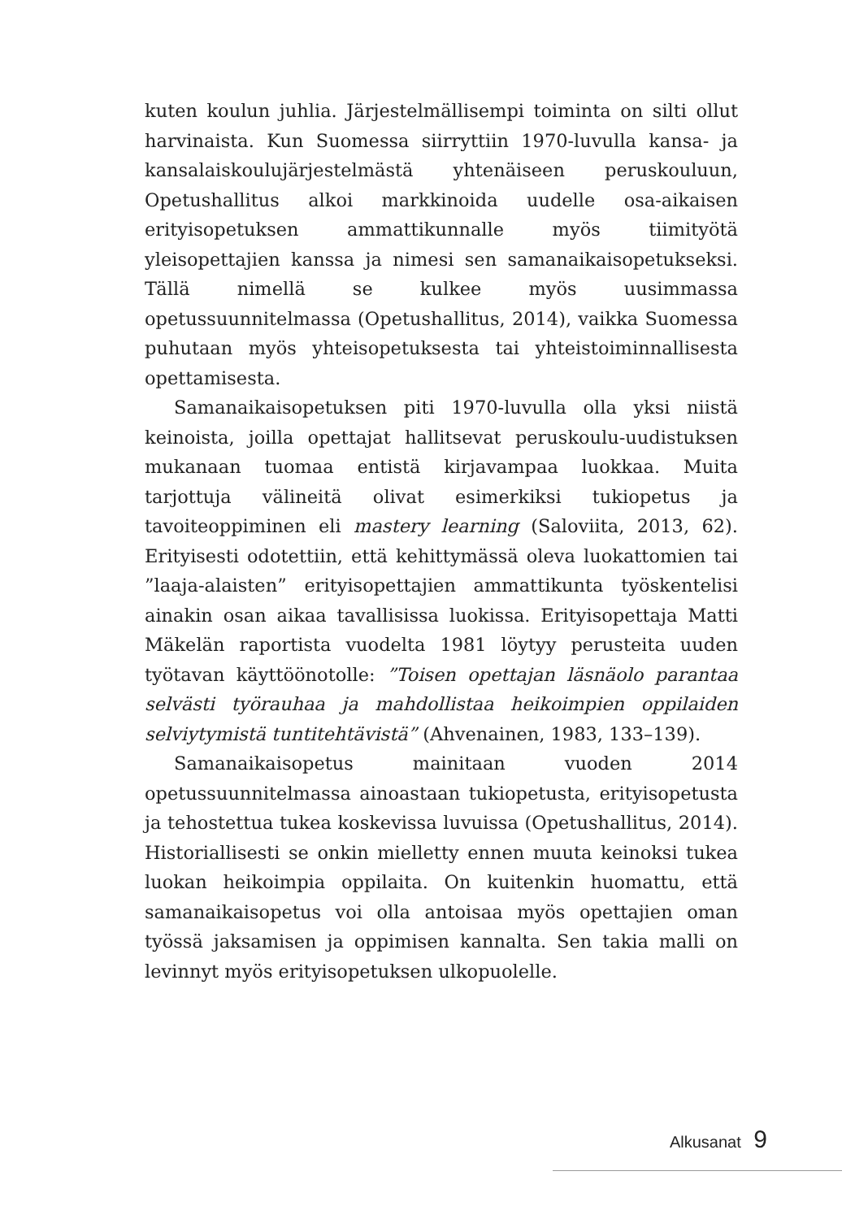kuten koulun juhlia. Järjestelmällisempi toiminta on silti ollut harvinaista. Kun Suomessa siirryttiin 1970-luvulla kansa- ja kansalaiskoulujärjestelmästä yhtenäiseen peruskouluun, Opetushallitus alkoi markkinoida uudelle osa-aikaisen erityisopetuksen ammattikunnalle myös tiimityötä yleisopettajien kanssa ja nimesi sen samanaikaisopetukseksi. Tällä nimellä se kulkee myös uusimmassa opetussuunnitelmassa (Opetushallitus, 2014), vaikka Suomessa puhutaan myös yhteisopetuksesta tai yhteistoiminnallisesta opettamisesta.
Samanaikaisopetuksen piti 1970-luvulla olla yksi niistä keinoista, joilla opettajat hallitsevat peruskoulu-uudistuksen mukanaan tuomaa entistä kirjavampaa luokkaa. Muita tarjottuja välineitä olivat esimerkiksi tukiopetus ja tavoiteoppiminen eli mastery learning (Saloviita, 2013, 62). Erityisesti odotettiin, että kehittymässä oleva luokattomien tai ”laaja-alaisten” erityisopettajien ammattikunta työskentelisi ainakin osan aikaa tavallisissa luokissa. Erityisopettaja Matti Mäkelän raportista vuodelta 1981 löytyy perusteita uuden työtavan käyttöönotolle: ”Toisen opettajan läsnäolo parantaa selvästi työrauhaa ja mahdollistaa heikoimpien oppilaiden selviytymistä tuntitehtävistä” (Ahvenainen, 1983, 133–139).
Samanaikaisopetus mainitaan vuoden 2014 opetussuunnitelmassa ainoastaan tukiopetusta, erityisopetusta ja tehostettua tukea koskevissa luvuissa (Opetushallitus, 2014). Historiallisesti se onkin mielletty ennen muuta keinoksi tukea luokan heikoimpia oppilaita. On kuitenkin huomattu, että samanaikaisopetus voi olla antoisaa myös opettajien oman työssä jaksamisen ja oppimisen kannalta. Sen takia malli on levinnyt myös erityisopetuksen ulkopuolelle.
Alkusanat 9